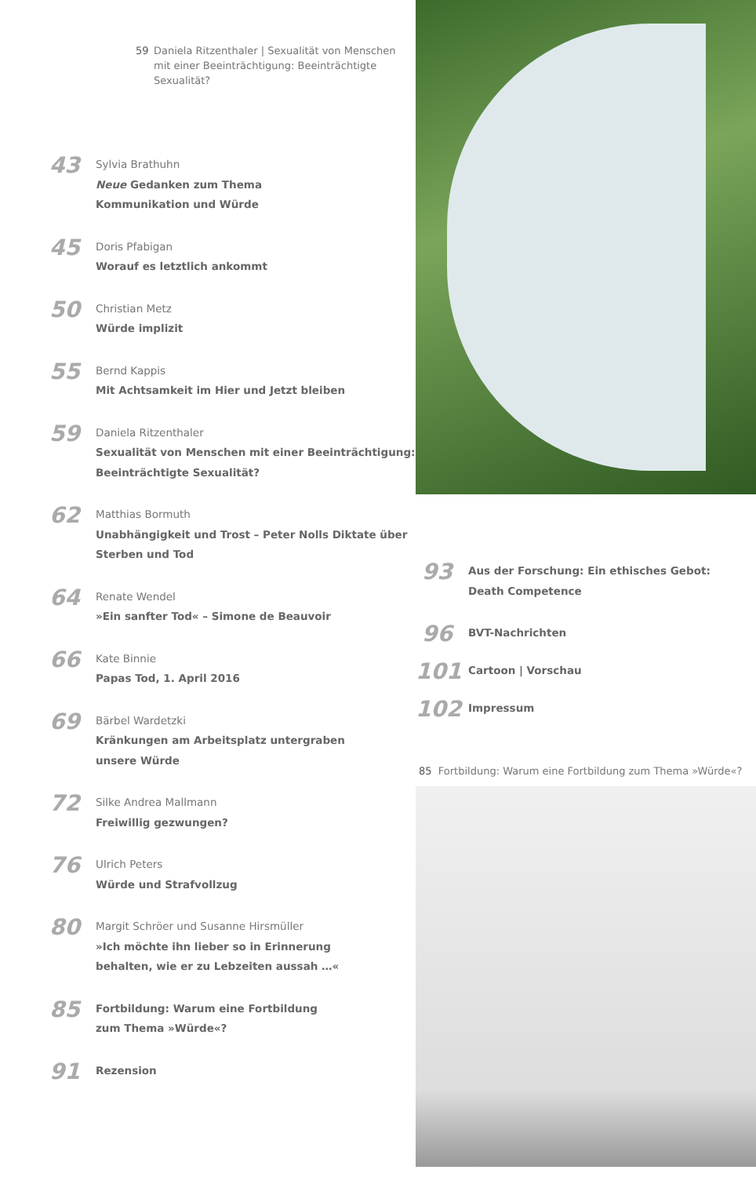59 Daniela Ritzenthaler | Sexualität von Menschen mit einer Beeinträchtigung: Beeinträchtigte Sexualität?
43
Sylvia Brathuhn
Neue Gedanken zum Thema
Kommunikation und Würde
45
Doris Pfabigan
Worauf es letztlich ankommt
50
Christian Metz
Würde implizit
55
Bernd Kappis
Mit Achtsamkeit im Hier und Jetzt bleiben
59
Daniela Ritzenthaler
Sexualität von Menschen mit einer Beeinträchtigung:
Beeinträchtigte Sexualität?
62
Matthias Bormuth
Unabhängigkeit und Trost – Peter Nolls Diktate über
Sterben und Tod
64
Renate Wendel
»Ein sanfter Tod« – Simone de Beauvoir
66
Kate Binnie
Papas Tod, 1. April 2016
69
Bärbel Wardetzki
Kränkungen am Arbeitsplatz untergraben
unsere Würde
72
Silke Andrea Mallmann
Freiwillig gezwungen?
76
Ulrich Peters
Würde und Strafvollzug
80
Margit Schröer und Susanne Hirsmüller
»Ich möchte ihn lieber so in Erinnerung
behalten, wie er zu Lebzeiten aussah …«
85
Fortbildung: Warum eine Fortbildung
zum Thema »Würde«?
91
Rezension
93
Aus der Forschung: Ein ethisches Gebot:
Death Competence
96
BVT-Nachrichten
101
Cartoon | Vorschau
102
Impressum
85 Fortbildung: Warum eine Fortbildung zum Thema »Würde«?